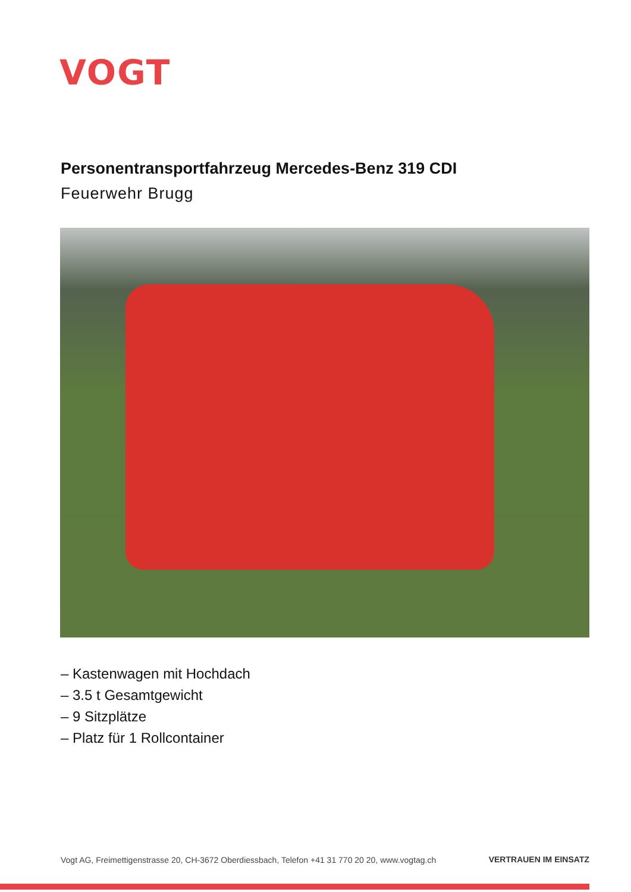VOGT
Personentransportfahrzeug Mercedes-Benz 319 CDI
Feuerwehr Brugg
– Kastenwagen mit Hochdach
– 3.5 t Gesamtgewicht
– 9 Sitzplätze
– Platz für 1 Rollcontainer
Vogt AG, Freimettigenstrasse 20, CH-3672 Oberdiessbach, Telefon +41 31 770 20 20, www.vogtag.ch
VERTRAUEN IM EINSATZ